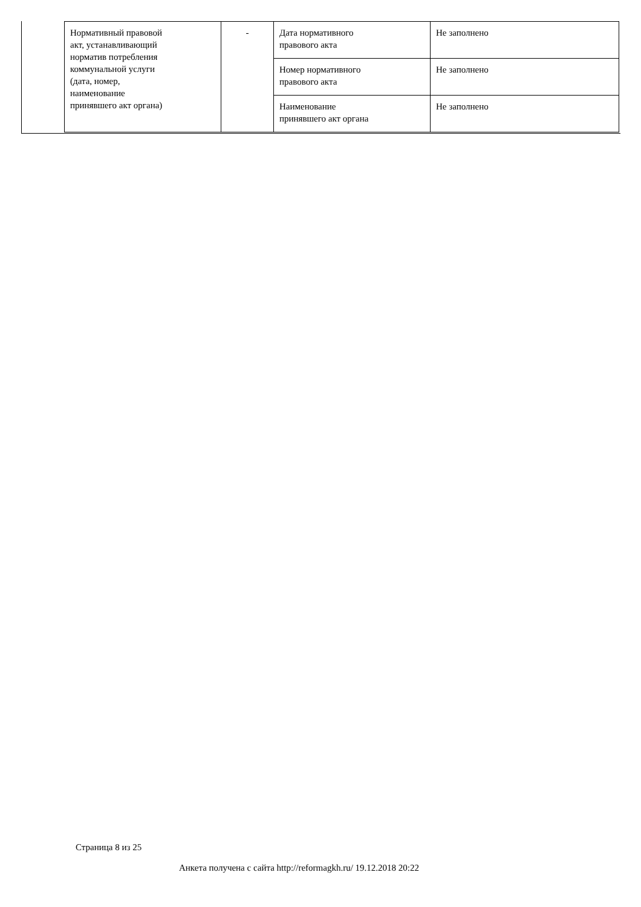| Нормативный правовой акт, устанавливающий норматив потребления коммунальной услуги (дата, номер, наименование принявшего акт органа) | - | Дата нормативного правового акта | Не заполнено |
| | | Номер нормативного правового акта | Не заполнено |
| | | Наименование принявшего акт органа | Не заполнено |
Страница 8 из 25
Анкета получена с сайта http://reformagkh.ru/ 19.12.2018 20:22